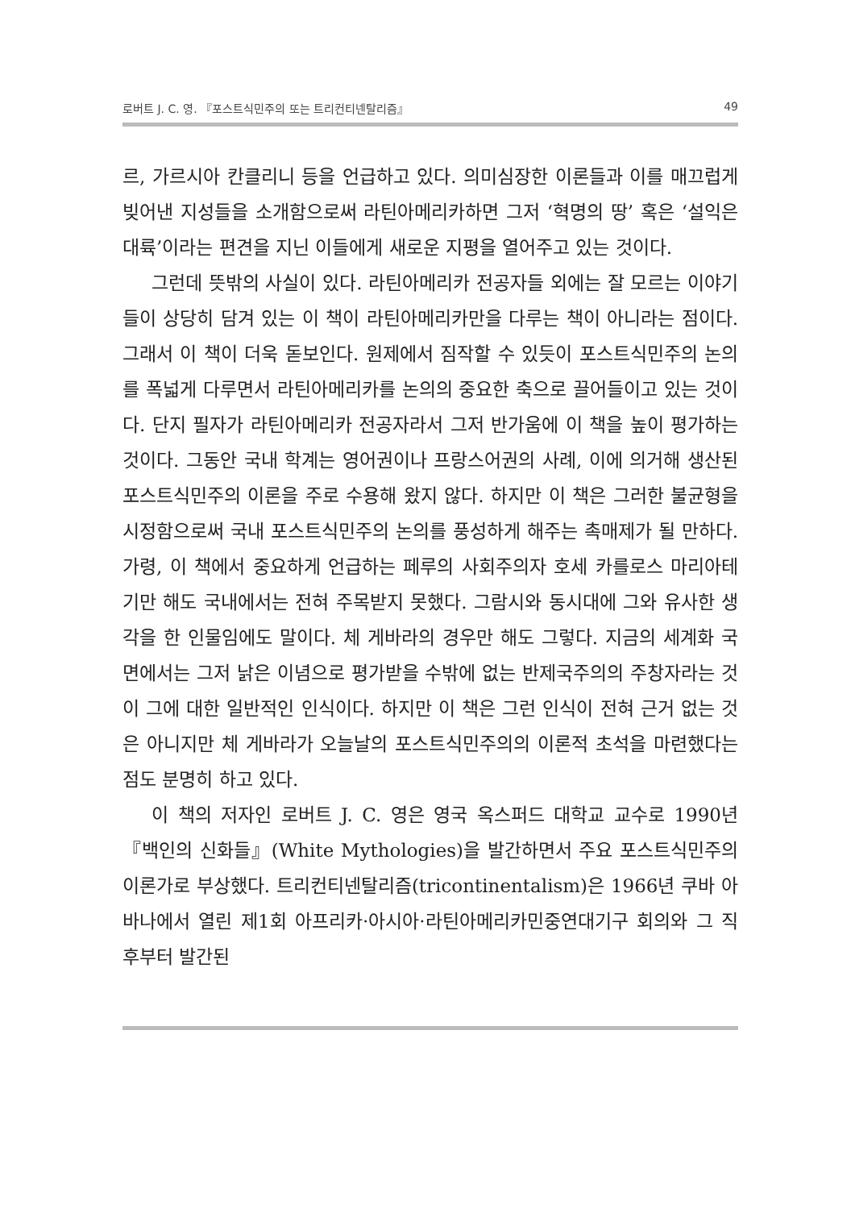로버트 J. C. 영. 『포스트식민주의 또는 트리컨티넨탈리즘』 49
르, 가르시아 칸클리니 등을 언급하고 있다. 의미심장한 이론들과 이를 매끄럽게 빚어낸 지성들을 소개함으로써 라틴아메리카하면 그저 ‘혁명의 땅’ 혹은 ‘설익은 대륙’이라는 편견을 지닌 이들에게 새로운 지평을 열어주고 있는 것이다.
그런데 뜻밖의 사실이 있다. 라틴아메리카 전공자들 외에는 잘 모르는 이야기들이 상당히 담겨 있는 이 책이 라틴아메리카만을 다루는 책이 아니라는 점이다. 그래서 이 책이 더욱 돋보인다. 원제에서 짐작할 수 있듯이 포스트식민주의 논의를 폭넓게 다루면서 라틴아메리카를 논의의 중요한 축으로 끌어들이고 있는 것이다. 단지 필자가 라틴아메리카 전공자라서 그저 반가움에 이 책을 높이 평가하는 것이다. 그동안 국내 학계는 영어권이나 프랑스어권의 사례, 이에 의거해 생산된 포스트식민주의 이론을 주로 수용해 왔지 않다. 하지만 이 책은 그러한 불균형을 시정함으로써 국내 포스트식민주의 논의를 풍성하게 해주는 촉매제가 될 만하다. 가령, 이 책에서 중요하게 언급하는 페루의 사회주의자 호세 카를로스 마리아테기만 해도 국내에서는 전혀 주목받지 못했다. 그람시와 동시대에 그와 유사한 생각을 한 인물임에도 말이다. 체 게바라의 경우만 해도 그렇다. 지금의 세계화 국면에서는 그저 낡은 이념으로 평가받을 수밖에 없는 반제국주의의 주창자라는 것이 그에 대한 일반적인 인식이다. 하지만 이 책은 그런 인식이 전혀 근거 없는 것은 아니지만 체 게바라가 오늘날의 포스트식민주의의 이론적 초석을 마련했다는 점도 분명히 하고 있다.
이 책의 저자인 로버트 J. C. 영은 영국 옥스퍼드 대학교 교수로 1990년 『백인의 신화들』(White Mythologies)을 발간하면서 주요 포스트식민주의 이론가로 부상했다. 트리컨티넨탈리즘(tricontinentalism)은 1966년 쿠바 아바나에서 열린 제1회 아프리카·아시아·라틴아메리카민중연대기구 회의와 그 직후부터 발간된